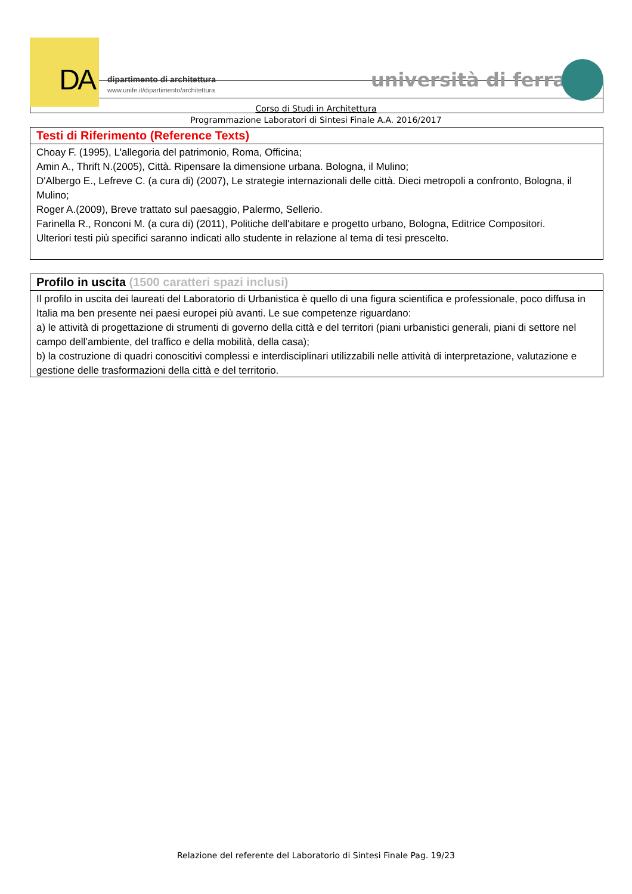DA
dipartimento di architettura
www.unife.it/dipartimento/architettura
università di ferrara
Corso di Studi in Architettura
Programmazione Laboratori di Sintesi Finale A.A. 2016/2017
Testi di Riferimento (Reference Texts)
Choay F. (1995), L'allegoria del patrimonio, Roma, Officina;
Amin A., Thrift N.(2005), Città. Ripensare la dimensione urbana. Bologna, il Mulino;
D'Albergo E., Lefreve C. (a cura di) (2007), Le strategie internazionali delle città. Dieci metropoli a confronto, Bologna, il Mulino;
Roger A.(2009), Breve trattato sul paesaggio, Palermo, Sellerio.
Farinella R., Ronconi M. (a cura di) (2011), Politiche dell'abitare e progetto urbano, Bologna, Editrice Compositori.
Ulteriori testi più specifici saranno indicati allo studente in relazione al tema di tesi prescelto.
Profilo in uscita (1500 caratteri spazi inclusi)
Il profilo in uscita dei laureati del Laboratorio di Urbanistica è quello di una figura scientifica e professionale, poco diffusa in Italia ma ben presente nei paesi europei più avanti. Le sue competenze riguardano:
a) le attività di progettazione di strumenti di governo della città e del territori (piani urbanistici generali, piani di settore nel campo dell’ambiente, del traffico e della mobilità, della casa);
b) la costruzione di quadri conoscitivi complessi e interdisciplinari utilizzabili nelle attività di interpretazione, valutazione e gestione delle trasformazioni della città e del territorio.
Relazione del referente del Laboratorio di Sintesi Finale Pag. 19/23